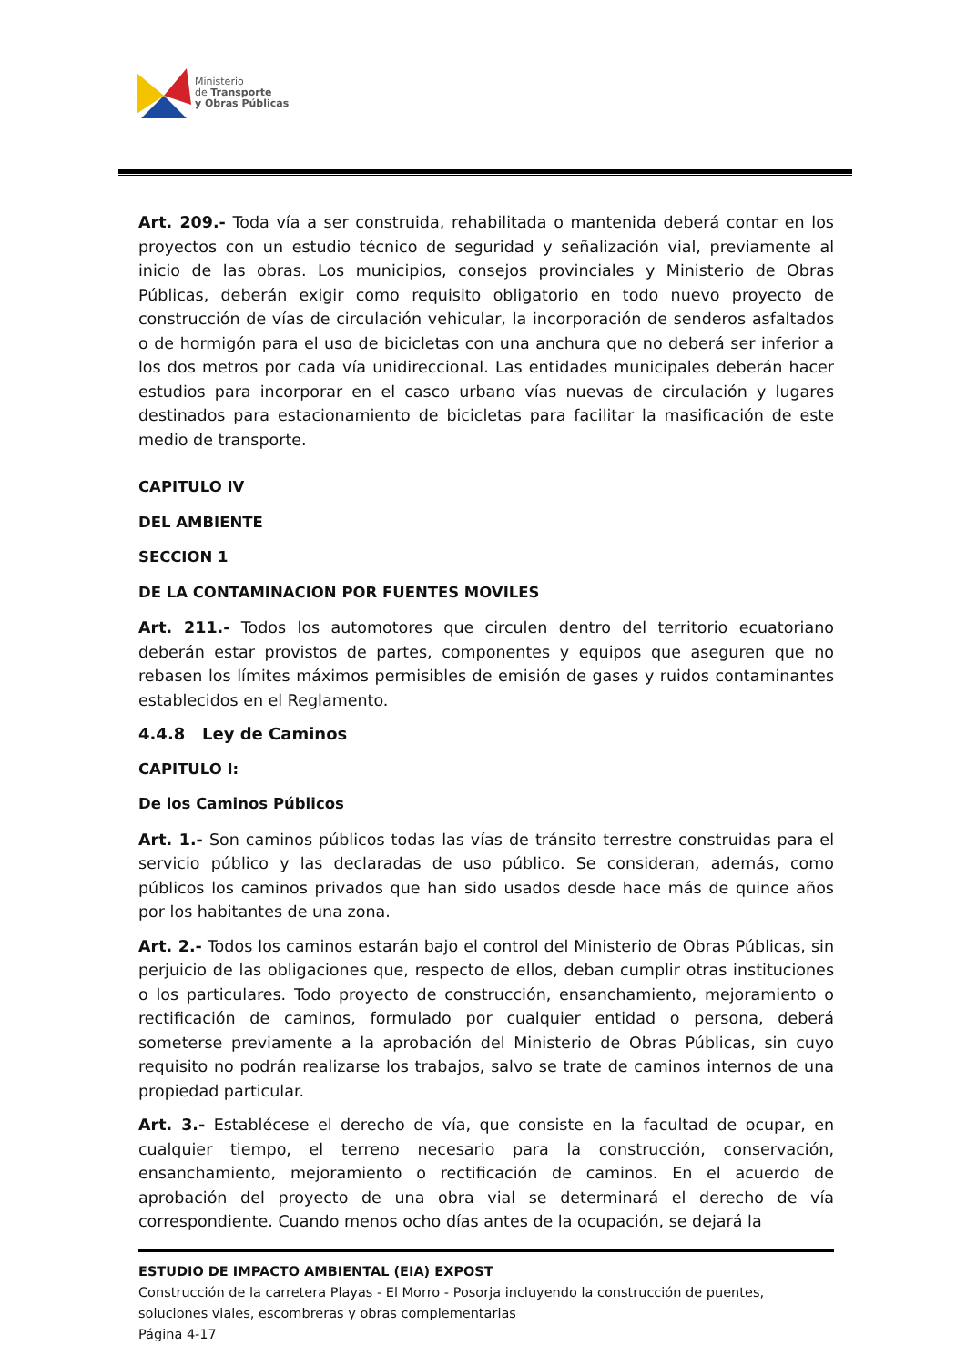Ministerio
de Transporte
y Obras Públicas
Art. 209.- Toda vía a ser construida, rehabilitada o mantenida deberá contar en los proyectos con un estudio técnico de seguridad y señalización vial, previamente al inicio de las obras. Los municipios, consejos provinciales y Ministerio de Obras Públicas, deberán exigir como requisito obligatorio en todo nuevo proyecto de construcción de vías de circulación vehicular, la incorporación de senderos asfaltados o de hormigón para el uso de bicicletas con una anchura que no deberá ser inferior a los dos metros por cada vía unidireccional. Las entidades municipales deberán hacer estudios para incorporar en el casco urbano vías nuevas de circulación y lugares destinados para estacionamiento de bicicletas para facilitar la masificación de este medio de transporte.
CAPITULO IV
DEL AMBIENTE
SECCION 1
DE LA CONTAMINACION POR FUENTES MOVILES
Art. 211.- Todos los automotores que circulen dentro del territorio ecuatoriano deberán estar provistos de partes, componentes y equipos que aseguren que no rebasen los límites máximos permisibles de emisión de gases y ruidos contaminantes establecidos en el Reglamento.
4.4.8 Ley de Caminos
CAPITULO I:
De los Caminos Públicos
Art. 1.- Son caminos públicos todas las vías de tránsito terrestre construidas para el servicio público y las declaradas de uso público. Se consideran, además, como públicos los caminos privados que han sido usados desde hace más de quince años por los habitantes de una zona.
Art. 2.- Todos los caminos estarán bajo el control del Ministerio de Obras Públicas, sin perjuicio de las obligaciones que, respecto de ellos, deban cumplir otras instituciones o los particulares. Todo proyecto de construcción, ensanchamiento, mejoramiento o rectificación de caminos, formulado por cualquier entidad o persona, deberá someterse previamente a la aprobación del Ministerio de Obras Públicas, sin cuyo requisito no podrán realizarse los trabajos, salvo se trate de caminos internos de una propiedad particular.
Art. 3.- Establécese el derecho de vía, que consiste en la facultad de ocupar, en cualquier tiempo, el terreno necesario para la construcción, conservación, ensanchamiento, mejoramiento o rectificación de caminos. En el acuerdo de aprobación del proyecto de una obra vial se determinará el derecho de vía correspondiente. Cuando menos ocho días antes de la ocupación, se dejará la
ESTUDIO DE IMPACTO AMBIENTAL (EIA) EXPOST
Construcción de la carretera Playas - El Morro - Posorja incluyendo la construcción de puentes, soluciones viales, escombreras y obras complementarias
Página 4-17